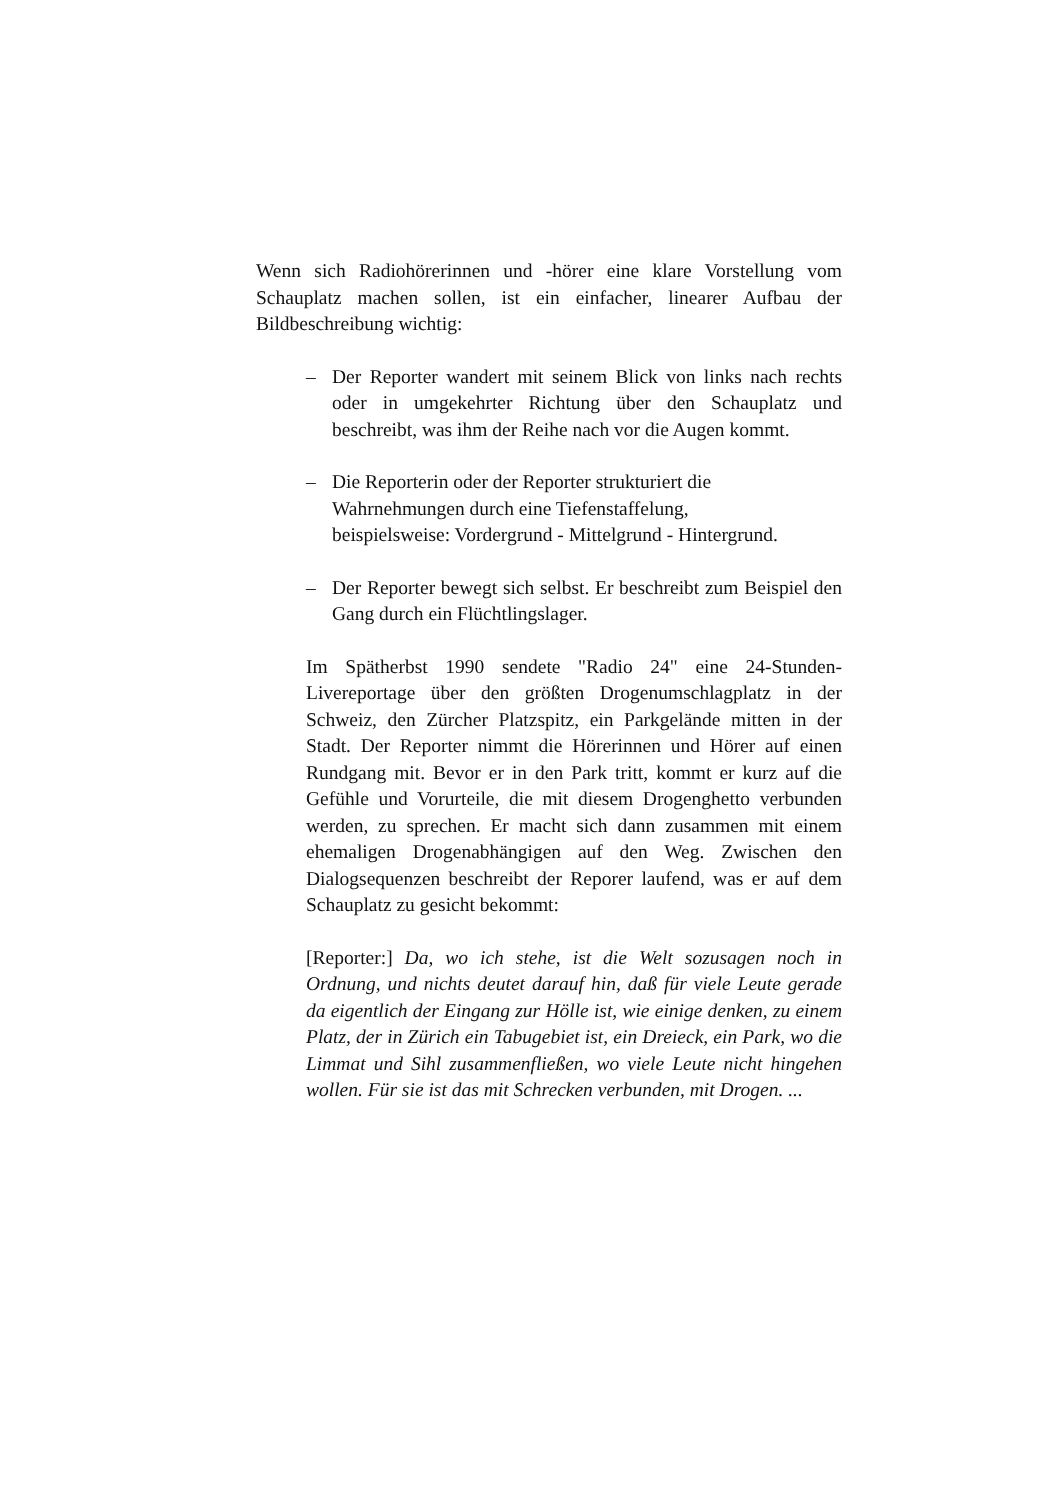Wenn sich Radiohörerinnen und -hörer eine klare Vorstellung vom Schauplatz machen sollen, ist ein einfacher, linearer Aufbau der Bildbeschreibung wichtig:
– Der Reporter wandert mit seinem Blick von links nach rechts oder in umgekehrter Richtung über den Schauplatz und beschreibt, was ihm der Reihe nach vor die Augen kommt.
– Die Reporterin oder der Reporter strukturiert die Wahrnehmungen durch eine Tiefenstaffelung,
beispielsweise: Vordergrund - Mittelgrund - Hintergrund.
– Der Reporter bewegt sich selbst. Er beschreibt zum Beispiel den Gang durch ein Flüchtlingslager.
Im Spätherbst 1990 sendete "Radio 24" eine 24-Stunden-Livereportage über den größten Drogenumschlagplatz in der Schweiz, den Zürcher Platzspitz, ein Parkgelände mitten in der Stadt. Der Reporter nimmt die Hörerinnen und Hörer auf einen Rundgang mit. Bevor er in den Park tritt, kommt er kurz auf die Gefühle und Vorurteile, die mit diesem Drogenghetto verbunden werden, zu sprechen. Er macht sich dann zusammen mit einem ehemaligen Drogenabhängigen auf den Weg. Zwischen den Dialogsequenzen beschreibt der Reporer laufend, was er auf dem Schauplatz zu gesicht bekommt:
[Reporter:] Da, wo ich stehe, ist die Welt sozusagen noch in Ordnung, und nichts deutet darauf hin, daß für viele Leute gerade da eigentlich der Eingang zur Hölle ist, wie einige denken, zu einem Platz, der in Zürich ein Tabugebiet ist, ein Dreieck, ein Park, wo die Limmat und Sihl zusammenfließen, wo viele Leute nicht hingehen wollen. Für sie ist das mit Schrecken verbunden, mit Drogen. ...